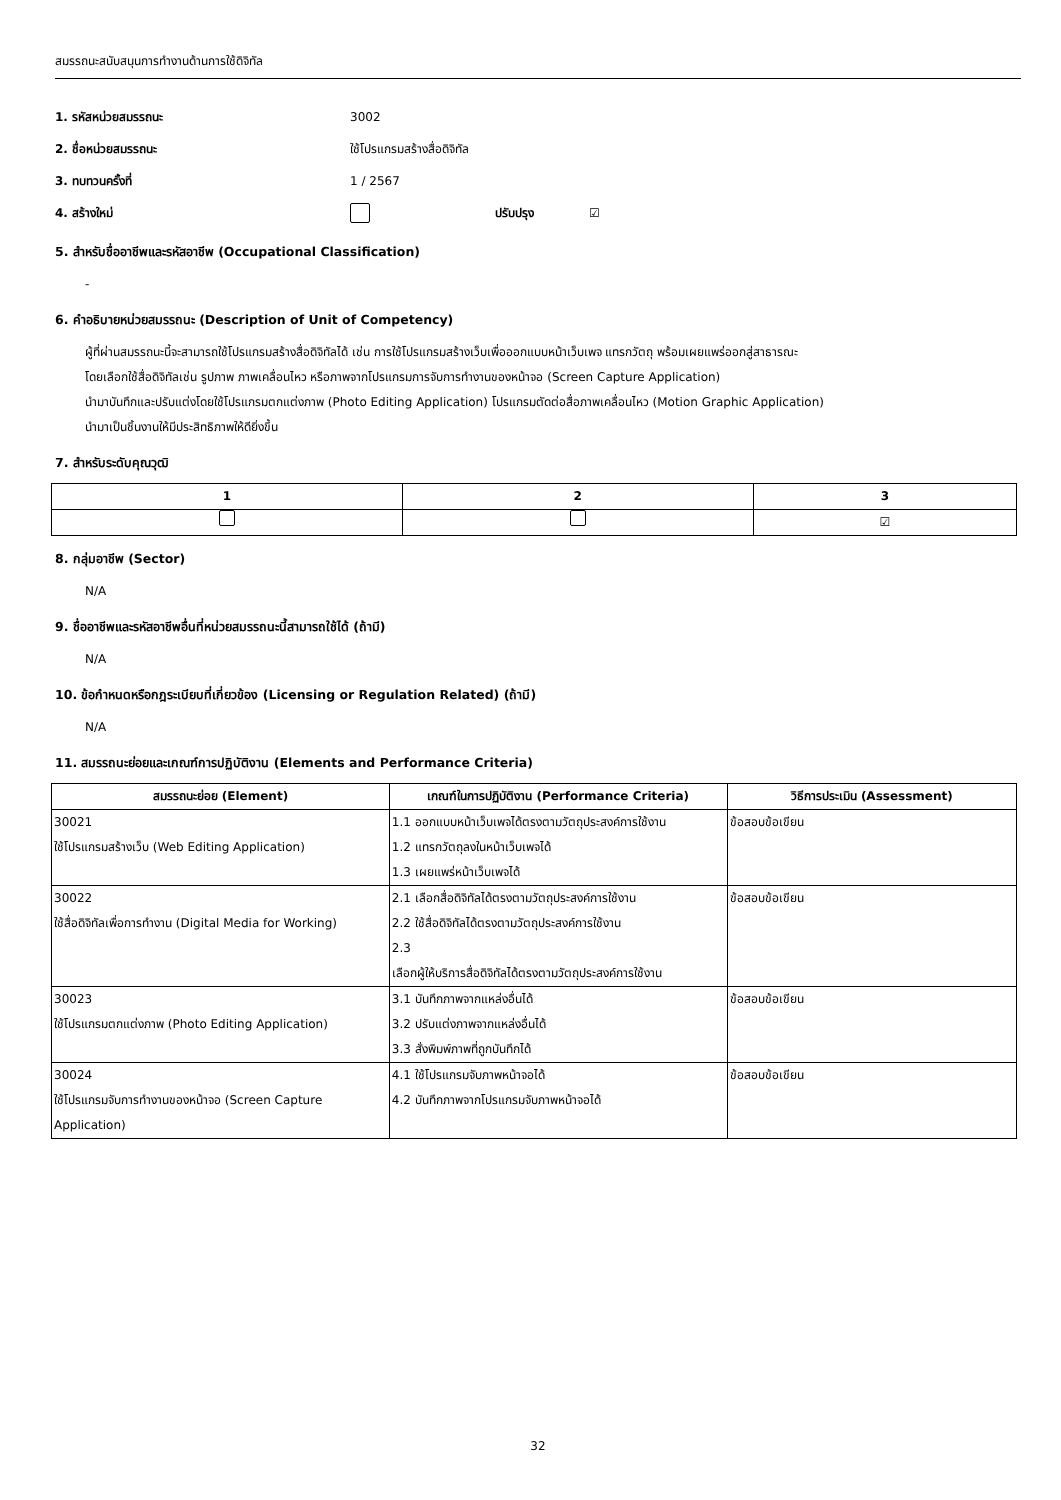สมรรถนะสนับสนุนการทำงานด้านการใช้ดิจิทัล
1. รหัสหน่วยสมรรถนะ 3002
2. ชื่อหน่วยสมรรถนะ ใช้โปรแกรมสร้างสื่อดิจิทัล
3. ทบทวนครั้งที่ 1 / 2567
4. สร้างใหม่ ปรับปรุง ☑
5. สำหรับชื่ออาชีพและรหัสอาชีพ (Occupational Classification)
-
6. คำอธิบายหน่วยสมรรถนะ (Description of Unit of Competency)
ผู้ที่ผ่านสมรรถนะนี้จะสามารถใช้โปรแกรมสร้างสื่อดิจิทัลได้ เช่น การใช้โปรแกรมสร้างเว็บเพื่อออกแบบหน้าเว็บเพจ แทรกวัตถุ พร้อมเผยแพร่ออกสู่สาธารณะ
โดยเลือกใช้สื่อดิจิทัลเช่น รูปภาพ ภาพเคลื่อนไหว หรือภาพจากโปรแกรมการจับการทำงานของหน้าจอ (Screen Capture Application)
นำมาบันทึกและปรับแต่งโดยใช้โปรแกรมตกแต่งภาพ (Photo Editing Application) โปรแกรมตัดต่อสื่อภาพเคลื่อนไหว (Motion Graphic Application)
นำมาเป็นชิ้นงานให้มีประสิทธิภาพให้ดียิ่งขึ้น
7. สำหรับระดับคุณวุฒิ
| 1 | 2 | 3 |
| --- | --- | --- |
| | | ☑ |
8. กลุ่มอาชีพ (Sector)
N/A
9. ชื่ออาชีพและรหัสอาชีพอื่นที่หน่วยสมรรถนะนี้สามารถใช้ได้ (ถ้ามี)
N/A
10. ข้อกำหนดหรือกฎระเบียบที่เกี่ยวข้อง (Licensing or Regulation Related) (ถ้ามี)
N/A
11. สมรรถนะย่อยและเกณฑ์การปฏิบัติงาน (Elements and Performance Criteria)
| สมรรถนะย่อย (Element) | เกณฑ์ในการปฏิบัติงาน (Performance Criteria) | วิธีการประเมิน (Assessment) |
| --- | --- | --- |
| 30021 ใช้โปรแกรมสร้างเว็บ (Web Editing Application) | 1.1 ออกแบบหน้าเว็บเพจได้ตรงตามวัตถุประสงค์การใช้งาน 1.2 แทรกวัตถุลงในหน้าเว็บเพจได้ 1.3 เผยแพร่หน้าเว็บเพจได้ | ข้อสอบข้อเขียน |
| 30022 ใช้สื่อดิจิทัลเพื่อการทำงาน (Digital Media for Working) | 2.1 เลือกสื่อดิจิทัลได้ตรงตามวัตถุประสงค์การใช้งาน 2.2 ใช้สื่อดิจิทัลได้ตรงตามวัตถุประสงค์การใช้งาน 2.3 เลือกผู้ให้บริการสื่อดิจิทัลได้ตรงตามวัตถุประสงค์การใช้งาน | ข้อสอบข้อเขียน |
| 30023 ใช้โปรแกรมตกแต่งภาพ (Photo Editing Application) | 3.1 บันทึกภาพจากแหล่งอื่นได้ 3.2 ปรับแต่งภาพจากแหล่งอื่นได้ 3.3 สั่งพิมพ์ภาพที่ถูกบันทึกได้ | ข้อสอบข้อเขียน |
| 30024 ใช้โปรแกรมจับการทำงานของหน้าจอ (Screen Capture Application) | 4.1 ใช้โปรแกรมจับภาพหน้าจอได้ 4.2 บันทึกภาพจากโปรแกรมจับภาพหน้าจอได้ | ข้อสอบข้อเขียน |
32